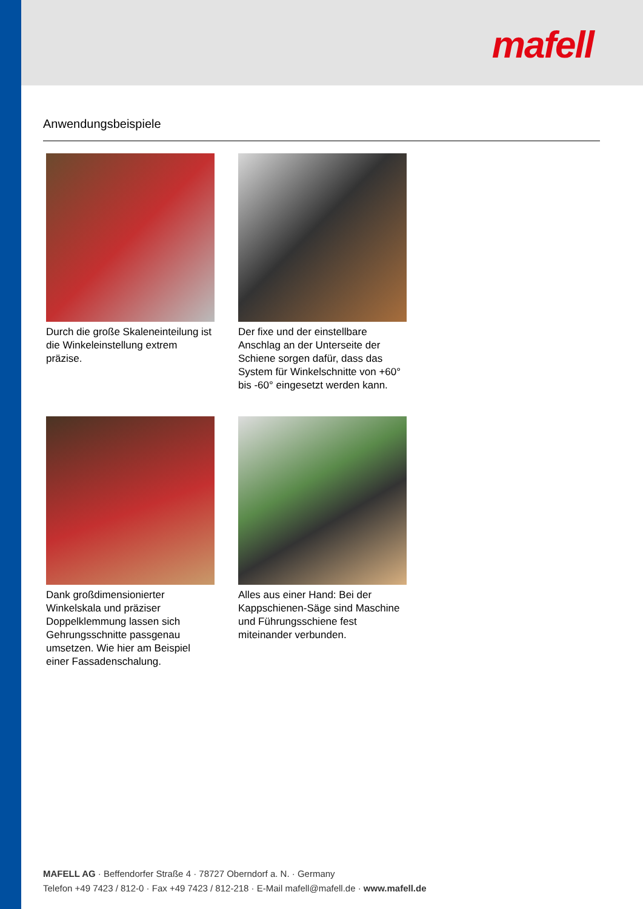mafell
Anwendungsbeispiele
Durch die große Skaleneinteilung ist die Winkeleinstellung extrem präzise.
Der fixe und der einstellbare Anschlag an der Unterseite der Schiene sorgen dafür, dass das System für Winkelschnitte von +60° bis -60° eingesetzt werden kann.
Dank großdimensionierter Winkelskala und präziser Doppelklemmung lassen sich Gehrungsschnitte passgenau umsetzen. Wie hier am Beispiel einer Fassadenschalung.
Alles aus einer Hand: Bei der Kappschienen-Säge sind Maschine und Führungsschiene fest miteinander verbunden.
MAFELL AG · Beffendorfer Straße 4 · 78727 Oberndorf a. N. · Germany
Telefon +49 7423 / 812-0 · Fax +49 7423 / 812-218 · E-Mail mafell@mafell.de · www.mafell.de